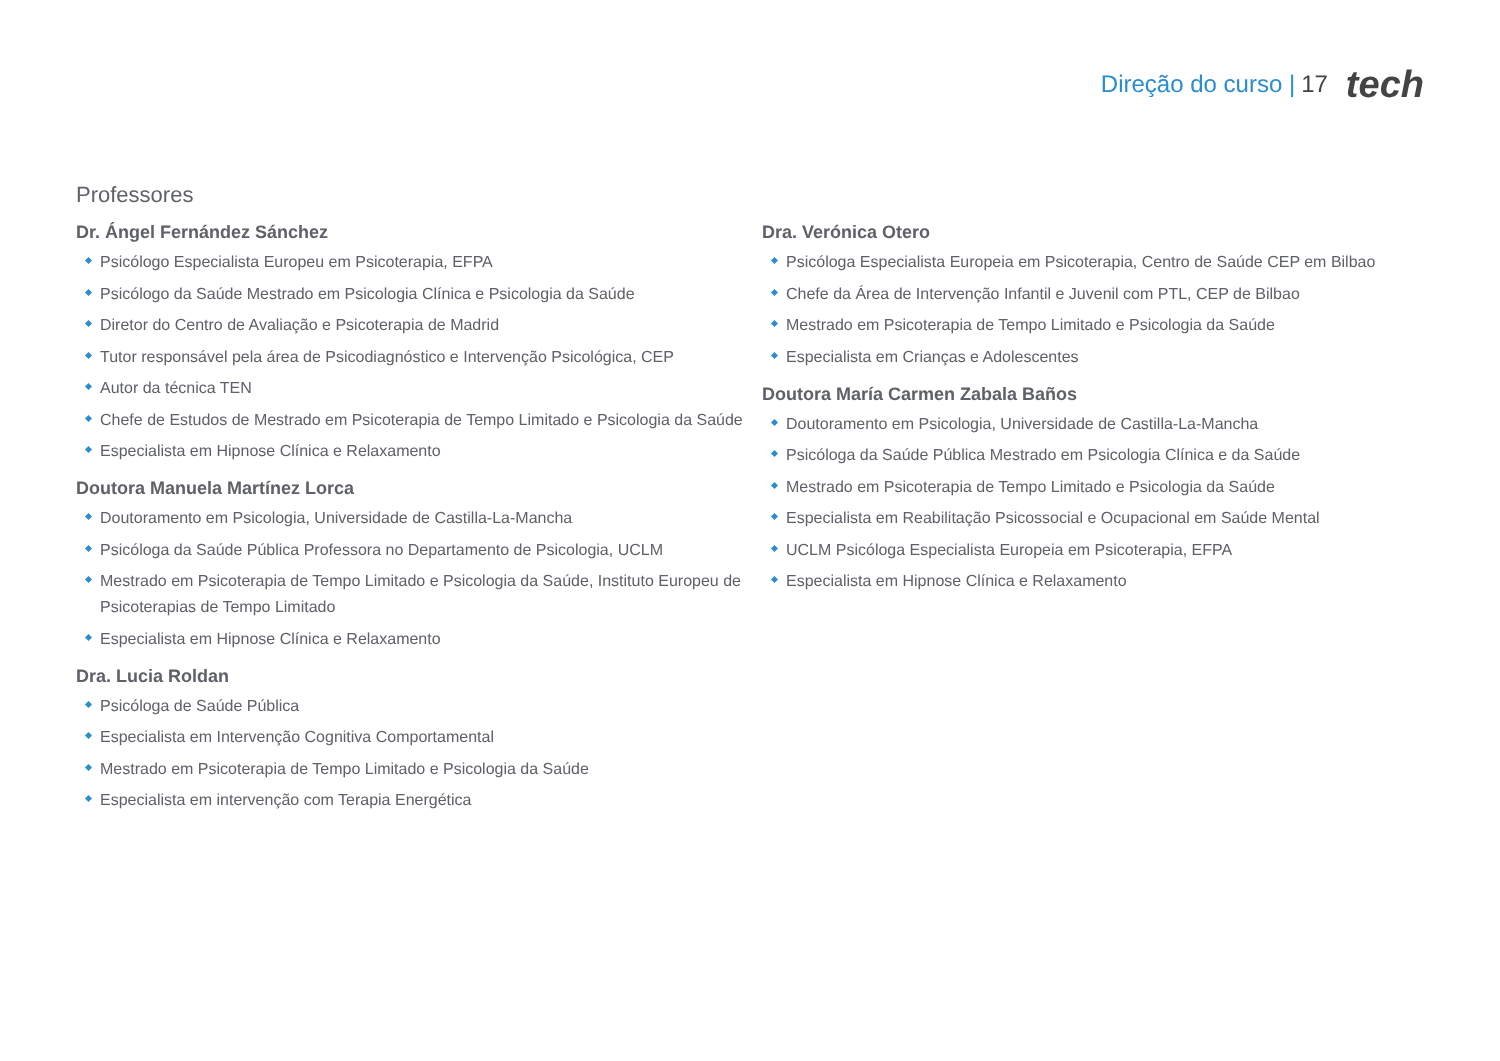Direção do curso | 17 tech
Professores
Dr. Ángel Fernández Sánchez
Psicólogo Especialista Europeu em Psicoterapia, EFPA
Psicólogo da Saúde Mestrado em Psicologia Clínica e Psicologia da Saúde
Diretor do Centro de Avaliação e Psicoterapia de Madrid
Tutor responsável pela área de Psicodiagnóstico e Intervenção Psicológica, CEP
Autor da técnica TEN
Chefe de Estudos de Mestrado em Psicoterapia de Tempo Limitado e Psicologia da Saúde
Especialista em Hipnose Clínica e Relaxamento
Doutora Manuela Martínez Lorca
Doutoramento em Psicologia, Universidade de Castilla-La-Mancha
Psicóloga da Saúde Pública Professora no Departamento de Psicologia, UCLM
Mestrado em Psicoterapia de Tempo Limitado e Psicologia da Saúde, Instituto Europeu de Psicoterapias de Tempo Limitado
Especialista em Hipnose Clínica e Relaxamento
Dra. Lucia Roldan
Psicóloga de Saúde Pública
Especialista em Intervenção Cognitiva Comportamental
Mestrado em Psicoterapia de Tempo Limitado e Psicologia da Saúde
Especialista em intervenção com Terapia Energética
Dra. Verónica Otero
Psicóloga Especialista Europeia em Psicoterapia, Centro de Saúde CEP em Bilbao
Chefe da Área de Intervenção Infantil e Juvenil com PTL, CEP de Bilbao
Mestrado em Psicoterapia de Tempo Limitado e Psicologia da Saúde
Especialista em Crianças e Adolescentes
Doutora María Carmen Zabala Baños
Doutoramento em Psicologia, Universidade de Castilla-La-Mancha
Psicóloga da Saúde Pública Mestrado em Psicologia Clínica e da Saúde
Mestrado em Psicoterapia de Tempo Limitado e Psicologia da Saúde
Especialista em Reabilitação Psicossocial e Ocupacional em Saúde Mental
UCLM Psicóloga Especialista Europeia em Psicoterapia, EFPA
Especialista em Hipnose Clínica e Relaxamento